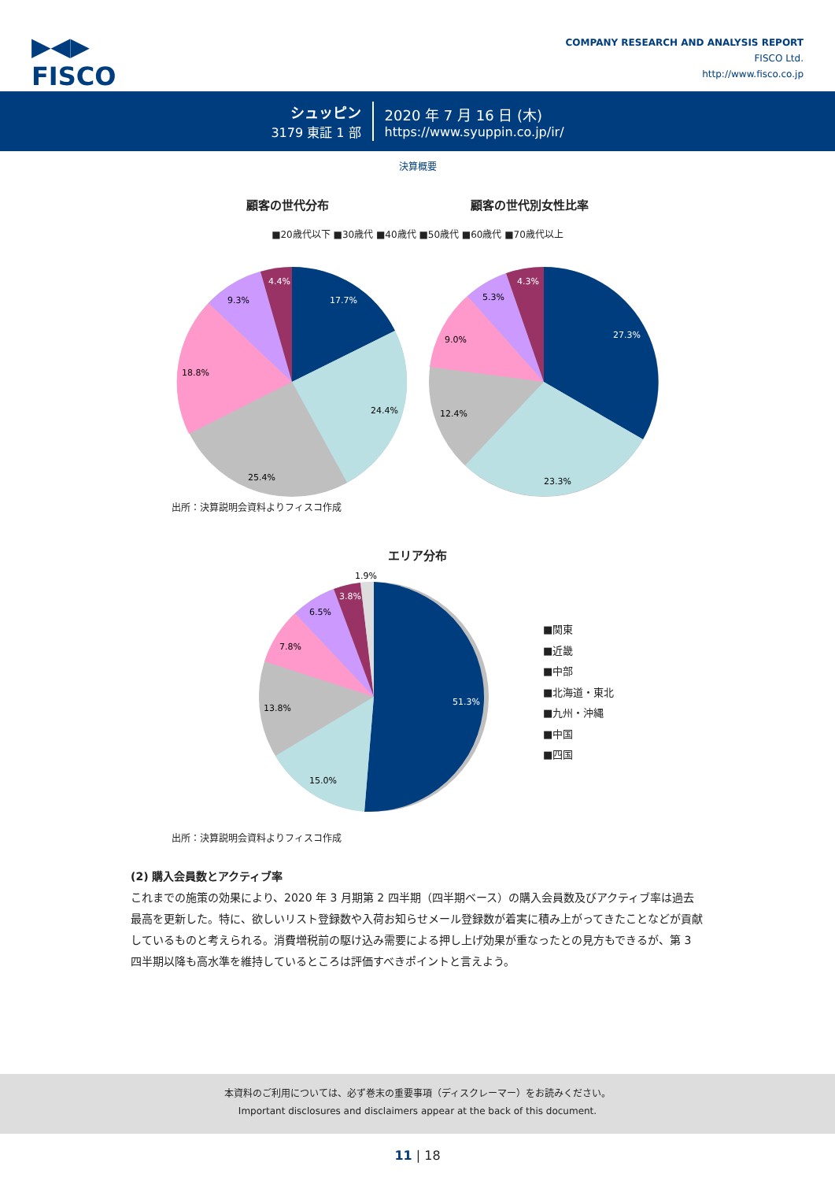▶◀▶
FISCO
COMPANY RESEARCH AND ANALYSIS REPORT
FISCO Ltd.
http://www.fisco.co.jp
シュッピン
3179 東証 1 部
2020 年 7 月 16 日 (木)
https://www.syuppin.co.jp/ir/
決算概要
顧客の世代分布 顧客の世代別女性比率
■20歳代以下 ■30歳代 ■40歳代 ■50歳代 ■60歳代 ■70歳代以上
17.7%
24.4%
25.4%
18.8%
9.3%
4.4%
27.3%
23.3%
12.4%
9.0%
5.3%
4.3%
出所：決算説明会資料よりフィスコ作成
エリア分布
51.3%
15.0%
13.8%
7.8%
6.5%
3.8%
1.9%
■関東
■近畿
■中部
■北海道・東北
■九州・沖縄
■中国
■四国
出所：決算説明会資料よりフィスコ作成
(2) 購入会員数とアクティブ率
これまでの施策の効果により、2020 年 3 月期第 2 四半期（四半期ベース）の購入会員数及びアクティブ率は過去最高を更新した。特に、欲しいリスト登録数や入荷お知らせメール登録数が着実に積み上がってきたことなどが貢献しているものと考えられる。消費増税前の駆け込み需要による押し上げ効果が重なったとの見方もできるが、第 3 四半期以降も高水準を維持しているところは評価すべきポイントと言えよう。
本資料のご利用については、必ず巻末の重要事項（ディスクレーマー）をお読みください。
Important disclosures and disclaimers appear at the back of this document.
11 | 18